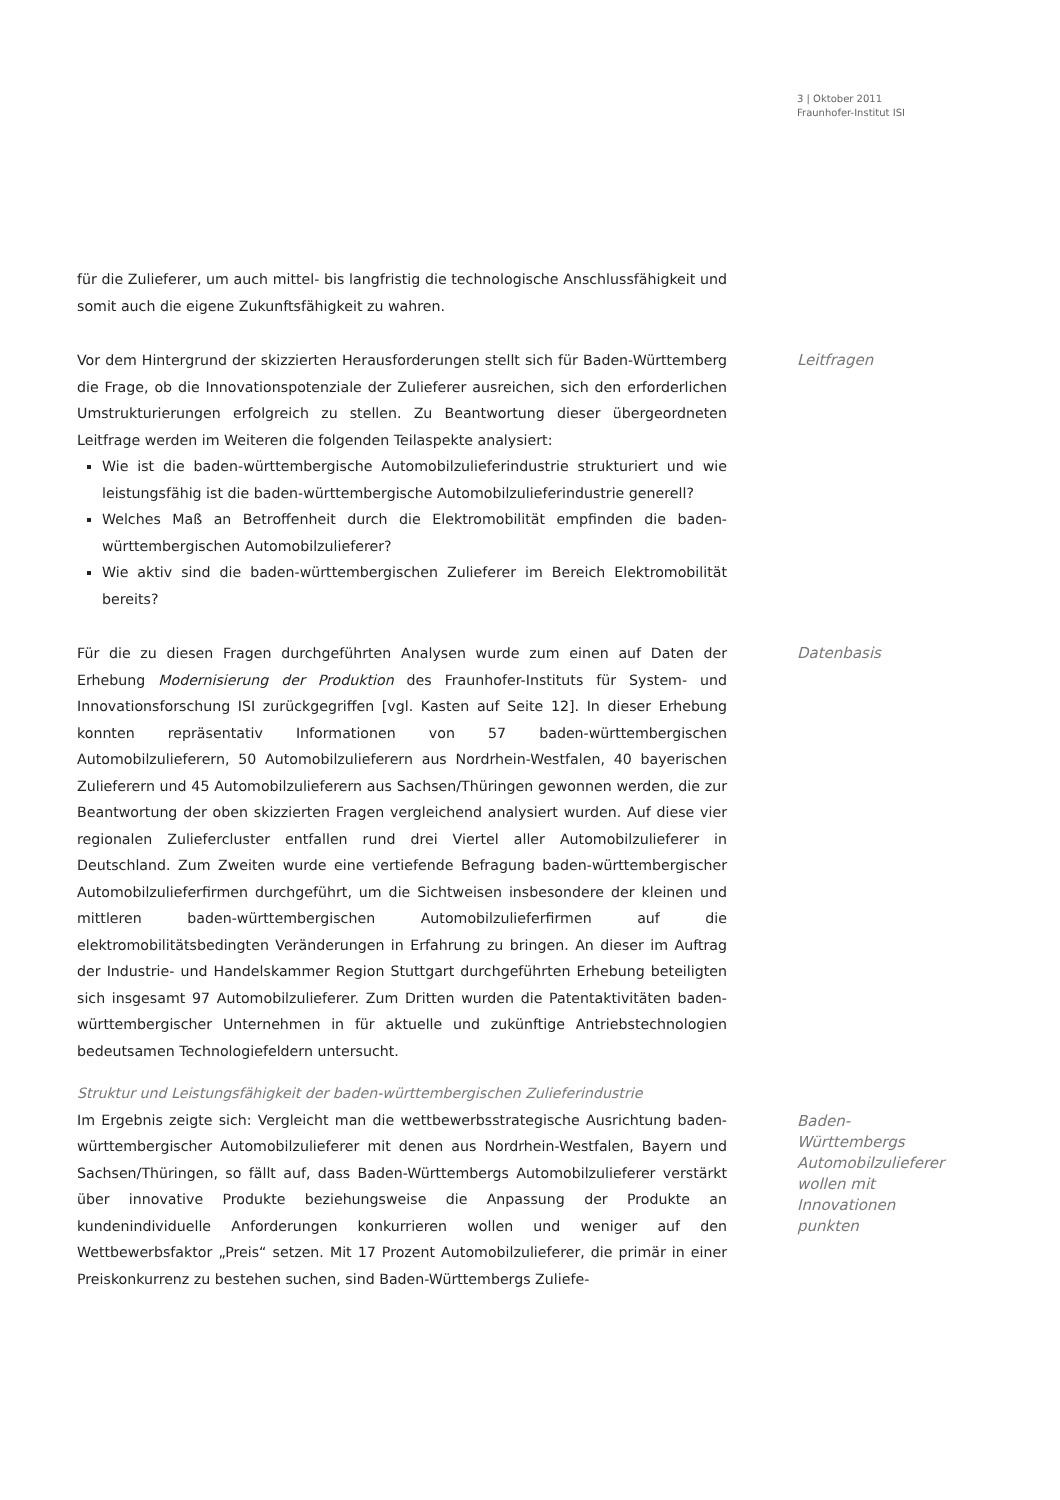3 | Oktober 2011
Fraunhofer-Institut ISI
für die Zulieferer, um auch mittel- bis langfristig die technologische Anschlussfähigkeit und somit auch die eigene Zukunftsfähigkeit zu wahren.
Leitfragen
Vor dem Hintergrund der skizzierten Herausforderungen stellt sich für Baden-Württemberg die Frage, ob die Innovationspotenziale der Zulieferer ausreichen, sich den erforderlichen Umstrukturierungen erfolgreich zu stellen. Zu Beantwortung dieser übergeordneten Leitfrage werden im Weiteren die folgenden Teilaspekte analysiert:
Wie ist die baden-württembergische Automobilzulieferindustrie strukturiert und wie leistungsfähig ist die baden-württembergische Automobilzulieferindustrie generell?
Welches Maß an Betroffenheit durch die Elektromobilität empfinden die baden-württembergischen Automobilzulieferer?
Wie aktiv sind die baden-württembergischen Zulieferer im Bereich Elektromobilität bereits?
Datenbasis
Für die zu diesen Fragen durchgeführten Analysen wurde zum einen auf Daten der Erhebung Modernisierung der Produktion des Fraunhofer-Instituts für System- und Innovationsforschung ISI zurückgegriffen [vgl. Kasten auf Seite 12]. In dieser Erhebung konnten repräsentativ Informationen von 57 baden-württembergischen Automobilzulieferern, 50 Automobilzulieferern aus Nordrhein-Westfalen, 40 bayerischen Zulieferern und 45 Automobilzulieferern aus Sachsen/Thüringen gewonnen werden, die zur Beantwortung der oben skizzierten Fragen vergleichend analysiert wurden. Auf diese vier regionalen Zuliefercluster entfallen rund drei Viertel aller Automobilzulieferer in Deutschland. Zum Zweiten wurde eine vertiefende Befragung baden-württembergischer Automobilzulieferfirmen durchgeführt, um die Sichtweisen insbesondere der kleinen und mittleren baden-württembergischen Automobilzulieferfirmen auf die elektromobilitätsbedingten Veränderungen in Erfahrung zu bringen. An dieser im Auftrag der Industrie- und Handelskammer Region Stuttgart durchgeführten Erhebung beteiligten sich insgesamt 97 Automobilzulieferer. Zum Dritten wurden die Patentaktivitäten baden-württembergischer Unternehmen in für aktuelle und zukünftige Antriebstechnologien bedeutsamen Technologiefeldern untersucht.
Struktur und Leistungsfähigkeit der baden-württembergischen Zulieferindustrie
Baden-
Württembergs
Automobilzulieferer
wollen mit
Innovationen
punkten
Im Ergebnis zeigte sich: Vergleicht man die wettbewerbsstrategische Ausrichtung baden-württembergischer Automobilzulieferer mit denen aus Nordrhein-Westfalen, Bayern und Sachsen/Thüringen, so fällt auf, dass Baden-Württembergs Automobilzulieferer verstärkt über innovative Produkte beziehungsweise die Anpassung der Produkte an kundenindividuelle Anforderungen konkurrieren wollen und weniger auf den Wettbewerbsfaktor „Preis“ setzen. Mit 17 Prozent Automobilzulieferer, die primär in einer Preiskonkurrenz zu bestehen suchen, sind Baden-Württembergs Zuliefe-